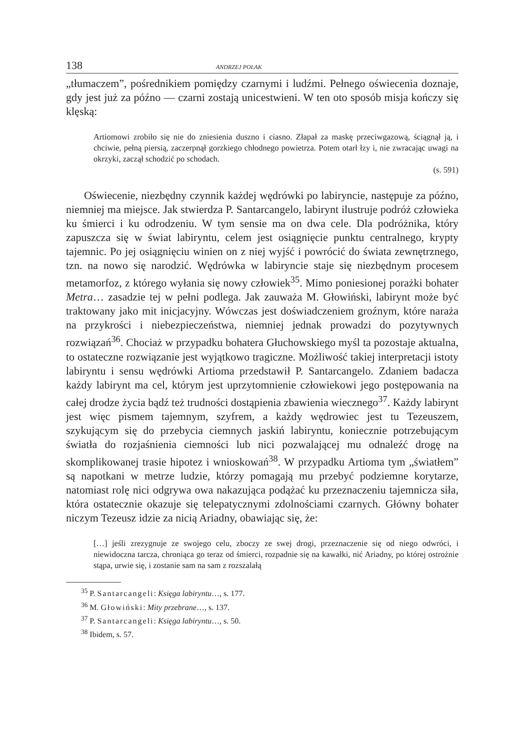138 ANDRZEJ POLAK
„tłumaczem”, pośrednikiem pomiędzy czarnymi i ludźmi. Pełnego oświecenia doznaje, gdy jest już za późno — czarni zostają unicestwieni. W ten oto sposób misja kończy się klęską:
Artiomowi zrobiło się nie do zniesienia duszno i ciasno. Złapał za maskę przeciwgazową, ściągnął ją, i chciwie, pełną piersią, zaczerpnął gorzkiego chłodnego powietrza. Potem otarł łzy i, nie zwracając uwagi na okrzyki, zaczął schodzić po schodach.
(s. 591)
Oświecenie, niezbędny czynnik każdej wędrówki po labiryncie, następuje za późno, niemniej ma miejsce. Jak stwierdza P. Santarcangelo, labirynt ilustruje podróż człowieka ku śmierci i ku odrodzeniu. W tym sensie ma on dwa cele. Dla podróżnika, który zapuszcza się w świat labiryntu, celem jest osiągnięcie punktu centralnego, krypty tajemnic. Po jej osiągnięciu winien on z niej wyjść i powrócić do świata zewnętrznego, tzn. na nowo się narodzić. Wędrówka w labiryncie staje się niezbędnym procesem metamorfoz, z którego wyłania się nowy człowiek<sup>35</sup>. Mimo poniesionej porażki bohater Metra… zasadzie tej w pełni podlega. Jak zauważa M. Głowiński, labirynt może być traktowany jako mit inicjacyjny. Wówczas jest doświadczeniem groźnym, które naraża na przykrości i niebezpieczeństwa, niemniej jednak prowadzi do pozytywnych rozwiązań<sup>36</sup>. Chociaż w przypadku bohatera Głuchowskiego myśl ta pozostaje aktualna, to ostateczne rozwiązanie jest wyjątkowo tragiczne. Możliwość takiej interpretacji istoty labiryntu i sensu wędrówki Artioma przedstawił P. Santarcangelo. Zdaniem badacza każdy labirynt ma cel, którym jest uprzytomnienie człowiekowi jego postępowania na całej drodze życia bądź też trudności dostąpienia zbawienia wiecznego<sup>37</sup>. Każdy labirynt jest więc pismem tajemnym, szyfrem, a każdy wędrowiec jest tu Tezeuszem, szykującym się do przebycia ciemnych jaskiń labiryntu, koniecznie potrzebującym światła do rozjaśnienia ciemności lub nici pozwalającej mu odnaleźć drogę na skomplikowanej trasie hipotez i wnioskowań<sup>38</sup>. W przypadku Artioma tym „światłem” są napotkani w metrze ludzie, którzy pomagają mu przebyć podziemne korytarze, natomiast rolę nici odgrywa owa nakazująca podążać ku przeznaczeniu tajemnicza siła, która ostatecznie okazuje się telepatycznymi zdolnościami czarnych. Główny bohater niczym Tezeusz idzie za nicią Ariadny, obawiając się, że:
[…] jeśli zrezygnuje ze swojego celu, zboczy ze swej drogi, przeznaczenie się od niego odwróci, i niewidoczna tarcza, chroniąca go teraz od śmierci, rozpadnie się na kawałki, nić Ariadny, po której ostrożnie stąpa, urwie się, i zostanie sam na sam z rozszalałą
<sup>35</sup> P. Santarcangeli: Księga labiryntu…, s. 177.
<sup>36</sup> M. Głowiński: Mity przebrane…, s. 137.
<sup>37</sup> P. Santarcangeli: Księga labiryntu…, s. 50.
<sup>38</sup> Ibidem, s. 57.